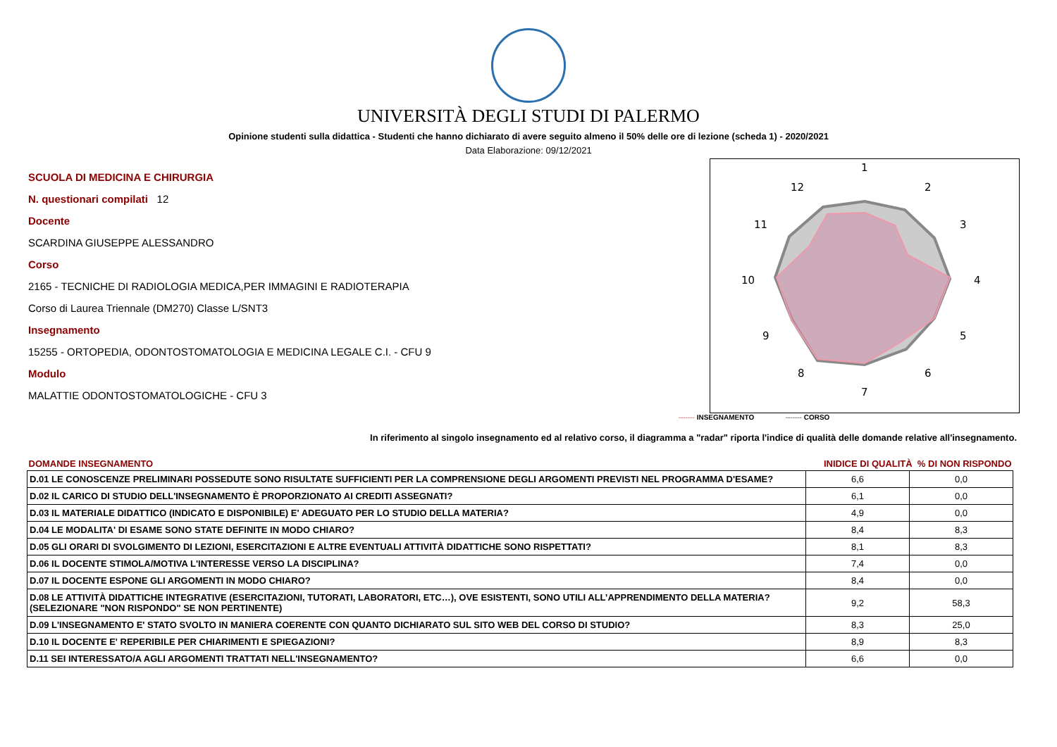UNIVERSITÀ DEGLI STUDI DI PALERMO
Opinione studenti sulla didattica - Studenti che hanno dichiarato di avere seguito almeno il 50% delle ore di lezione (scheda 1) - 2020/2021
Data Elaborazione: 09/12/2021
SCUOLA DI MEDICINA E CHIRURGIA
N. questionari compilati 12
Docente
SCARDINA GIUSEPPE ALESSANDRO
Corso
2165 - TECNICHE DI RADIOLOGIA MEDICA,PER IMMAGINI E RADIOTERAPIA
Corso di Laurea Triennale (DM270) Classe L/SNT3
Insegnamento
15255 - ORTOPEDIA, ODONTOSTOMATOLOGIA E MEDICINA LEGALE C.I. - CFU 9
Modulo
MALATTIE ODONTOSTOMATOLOGICHE - CFU 3
1
2
3
4
5
6
7
8
9
10
11
12
------- INSEGNAMENTO ------- CORSO
In riferimento al singolo insegnamento ed al relativo corso, il diagramma a "radar" riporta l'indice di qualità delle domande relative all'insegnamento.
| DOMANDE INSEGNAMENTO | INIDICE DI QUALITÀ % DI NON RISPONDO | |
| --- | --- | --- |
| D.01 LE CONOSCENZE PRELIMINARI POSSEDUTE SONO RISULTATE SUFFICIENTI PER LA COMPRENSIONE DEGLI ARGOMENTI PREVISTI NEL PROGRAMMA D'ESAME? | 6,6 | 0,0 |
| D.02 IL CARICO DI STUDIO DELL'INSEGNAMENTO È PROPORZIONATO AI CREDITI ASSEGNATI? | 6,1 | 0,0 |
| D.03 IL MATERIALE DIDATTICO (INDICATO E DISPONIBILE) E' ADEGUATO PER LO STUDIO DELLA MATERIA? | 4,9 | 0,0 |
| D.04 LE MODALITA' DI ESAME SONO STATE DEFINITE IN MODO CHIARO? | 8,4 | 8,3 |
| D.05 GLI ORARI DI SVOLGIMENTO DI LEZIONI, ESERCITAZIONI E ALTRE EVENTUALI ATTIVITÀ DIDATTICHE SONO RISPETTATI? | 8,1 | 8,3 |
| D.06 IL DOCENTE STIMOLA/MOTIVA L'INTERESSE VERSO LA DISCIPLINA? | 7,4 | 0,0 |
| D.07 IL DOCENTE ESPONE GLI ARGOMENTI IN MODO CHIARO? | 8,4 | 0,0 |
| D.08 LE ATTIVITÀ DIDATTICHE INTEGRATIVE (ESERCITAZIONI, TUTORATI, LABORATORI, ETC…), OVE ESISTENTI, SONO UTILI ALL’APPRENDIMENTO DELLA MATERIA? (SELEZIONARE "NON RISPONDO" SE NON PERTINENTE) | 9,2 | 58,3 |
| D.09 L'INSEGNAMENTO E' STATO SVOLTO IN MANIERA COERENTE CON QUANTO DICHIARATO SUL SITO WEB DEL CORSO DI STUDIO? | 8,3 | 25,0 |
| D.10 IL DOCENTE E' REPERIBILE PER CHIARIMENTI E SPIEGAZIONI? | 8,9 | 8,3 |
| D.11 SEI INTERESSATO/A AGLI ARGOMENTI TRATTATI NELL'INSEGNAMENTO? | 6,6 | 0,0 |